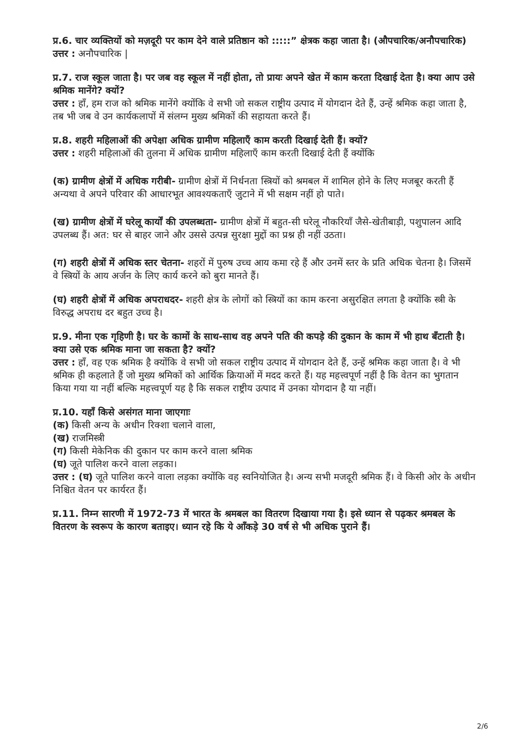प्र.6. चार व्यक्तियों को मज़दूरी पर काम देने वाले प्रतिष्ठान को :::::” क्षेत्रक कहा जाता है। (औपचारिक/अनौपचारिक)
उत्तर : अनौपचारिक |
प्र.7. राज स्कूल जाता है। पर जब वह स्कूल में नहीं होता, तो प्रायः अपने खेत में काम करता दिखाई देता है। क्या आप उसे श्रमिक मानेंगे? क्यों?
उत्तर : हाँ, हम राज को श्रमिक मानेंगे क्योंकि वे सभी जो सकल राष्ट्रीय उत्पाद में योगदान देते हैं, उन्हें श्रमिक कहा जाता है, तब भी जब वे उन कार्यकलापों में संलग्न मुख्य श्रमिकों की सहायता करते हैं।
प्र.8. शहरी महिलाओं की अपेक्षा अधिक ग्रामीण महिलाएँ काम करती दिखाई देती हैं। क्यों?
उत्तर : शहरी महिलाओं की तुलना में अधिक ग्रामीण महिलाएँ काम करती दिखाई देती हैं क्योंकि
(क) ग्रामीण क्षेत्रों में अधिक गरीबी- ग्रामीण क्षेत्रों में निर्धनता स्त्रियों को श्रमबल में शामिल होने के लिए मजबूर करती हैं अन्यथा वे अपने परिवार की आधारभूत आवश्यकताएँ जुटाने में भी सक्षम नहीं हो पाते।
(ख) ग्रामीण क्षेत्रों में घरेलू कार्यों की उपलब्धता- ग्रामीण क्षेत्रों में बहुत-सी घरेलू नौकरियाँ जैसे-खेतीबाड़ी, पशुपालन आदि उपलब्ध हैं। अत: घर से बाहर जाने और उससे उत्पन्न सुरक्षा मुद्दों का प्रश्न ही नहीं उठता।
(ग) शहरी क्षेत्रों में अधिक स्तर चेतना- शहरों में पुरुष उच्च आय कमा रहे हैं और उनमें स्तर के प्रति अधिक चेतना है। जिसमें वे स्त्रियों के आय अर्जन के लिए कार्य करने को बुरा मानते हैं।
(घ) शहरी क्षेत्रों में अधिक अपराधदर- शहरी क्षेत्र के लोगों को स्त्रियों का काम करना असुरक्षित लगता है क्योंकि स्त्री के विरुद्ध अपराध दर बहुत उच्च है।
प्र.9. मीना एक गृहिणी है। घर के कामों के साथ-साथ वह अपने पति की कपड़े की दुकान के काम में भी हाथ बँटाती है। क्या उसे एक श्रमिक माना जा सकता है? क्यों?
उत्तर : हाँ, वह एक श्रमिक है क्योंकि वे सभी जो सकल राष्ट्रीय उत्पाद में योगदान देते हैं, उन्हें श्रमिक कहा जाता है। वे भी श्रमिक ही कहलाते हैं जो मुख्य श्रमिकों को आर्थिक क्रियाओं में मदद करते हैं। यह महत्त्वपूर्ण नहीं है कि वेतन का भुगतान किया गया या नहीं बल्कि महत्त्वपूर्ण यह है कि सकल राष्ट्रीय उत्पाद में उनका योगदान है या नहीं।
प्र.10. यहाँ किसे असंगत माना जाएगाः
(क) किसी अन्य के अधीन रिक्शा चलाने वाला,
(ख) राजमिस्त्री
(ग) किसी मेकेनिक की दुकान पर काम करने वाला श्रमिक
(घ) जूते पालिश करने वाला लड़का।
उत्तर : (घ) जूते पालिश करने वाला लड़का क्योंकि वह स्वनियोजित है। अन्य सभी मजदूरी श्रमिक हैं। वे किसी ओर के अधीन निश्चित वेतन पर कार्यरत हैं।
प्र.11. निम्न सारणी में 1972-73 में भारत के श्रमबल का वितरण दिखाया गया है। इसे ध्यान से पढ़कर श्रमबल के वितरण के स्वरूप के कारण बताइए। ध्यान रहे कि ये आँकड़े 30 वर्ष से भी अधिक पुराने हैं।
2/6